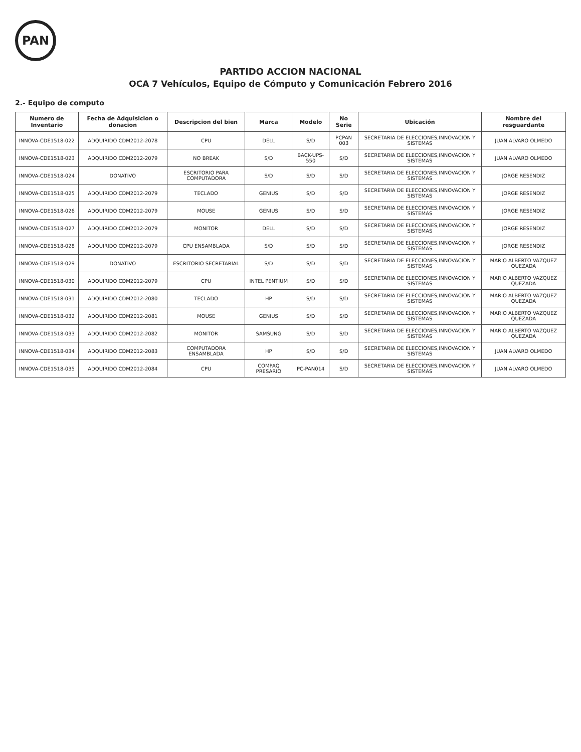PAN
PARTIDO ACCION NACIONAL
OCA 7 Vehículos, Equipo de Cómputo y Comunicación Febrero 2016
2.- Equipo de computo
| Numero de Inventario | Fecha de Adquisicion o donacion | Descripcion del bien | Marca | Modelo | No Serie | Ubicación | Nombre del resguardante |
| --- | --- | --- | --- | --- | --- | --- | --- |
| INNOVA-CDE1518-022 | ADQUIRIDO CDM2012-2078 | CPU | DELL | S/D | PCPAN 003 | SECRETARIA DE ELECCIONES,INNOVACION Y SISTEMAS | JUAN ALVARO OLMEDO |
| INNOVA-CDE1518-023 | ADQUIRIDO CDM2012-2079 | NO BREAK | S/D | BACK-UPS-550 | S/D | SECRETARIA DE ELECCIONES,INNOVACION Y SISTEMAS | JUAN ALVARO OLMEDO |
| INNOVA-CDE1518-024 | DONATIVO | ESCRITORIO PARA COMPUTADORA | S/D | S/D | S/D | SECRETARIA DE ELECCIONES,INNOVACION Y SISTEMAS | JORGE RESENDIZ |
| INNOVA-CDE1518-025 | ADQUIRIDO CDM2012-2079 | TECLADO | GENIUS | S/D | S/D | SECRETARIA DE ELECCIONES,INNOVACION Y SISTEMAS | JORGE RESENDIZ |
| INNOVA-CDE1518-026 | ADQUIRIDO CDM2012-2079 | MOUSE | GENIUS | S/D | S/D | SECRETARIA DE ELECCIONES,INNOVACION Y SISTEMAS | JORGE RESENDIZ |
| INNOVA-CDE1518-027 | ADQUIRIDO CDM2012-2079 | MONITOR | DELL | S/D | S/D | SECRETARIA DE ELECCIONES,INNOVACION Y SISTEMAS | JORGE RESENDIZ |
| INNOVA-CDE1518-028 | ADQUIRIDO CDM2012-2079 | CPU ENSAMBLADA | S/D | S/D | S/D | SECRETARIA DE ELECCIONES,INNOVACION Y SISTEMAS | JORGE RESENDIZ |
| INNOVA-CDE1518-029 | DONATIVO | ESCRITORIO SECRETARIAL | S/D | S/D | S/D | SECRETARIA DE ELECCIONES,INNOVACION Y SISTEMAS | MARIO ALBERTO VAZQUEZ QUEZADA |
| INNOVA-CDE1518-030 | ADQUIRIDO CDM2012-2079 | CPU | INTEL PENTIUM | S/D | S/D | SECRETARIA DE ELECCIONES,INNOVACION Y SISTEMAS | MARIO ALBERTO VAZQUEZ QUEZADA |
| INNOVA-CDE1518-031 | ADQUIRIDO CDM2012-2080 | TECLADO | HP | S/D | S/D | SECRETARIA DE ELECCIONES,INNOVACION Y SISTEMAS | MARIO ALBERTO VAZQUEZ QUEZADA |
| INNOVA-CDE1518-032 | ADQUIRIDO CDM2012-2081 | MOUSE | GENIUS | S/D | S/D | SECRETARIA DE ELECCIONES,INNOVACION Y SISTEMAS | MARIO ALBERTO VAZQUEZ QUEZADA |
| INNOVA-CDE1518-033 | ADQUIRIDO CDM2012-2082 | MONITOR | SAMSUNG | S/D | S/D | SECRETARIA DE ELECCIONES,INNOVACION Y SISTEMAS | MARIO ALBERTO VAZQUEZ QUEZADA |
| INNOVA-CDE1518-034 | ADQUIRIDO CDM2012-2083 | COMPUTADORA ENSAMBLADA | HP | S/D | S/D | SECRETARIA DE ELECCIONES,INNOVACION Y SISTEMAS | JUAN ALVARO OLMEDO |
| INNOVA-CDE1518-035 | ADQUIRIDO CDM2012-2084 | CPU | COMPAQ PRESARIO | PC-PAN014 | S/D | SECRETARIA DE ELECCIONES,INNOVACION Y SISTEMAS | JUAN ALVARO OLMEDO |